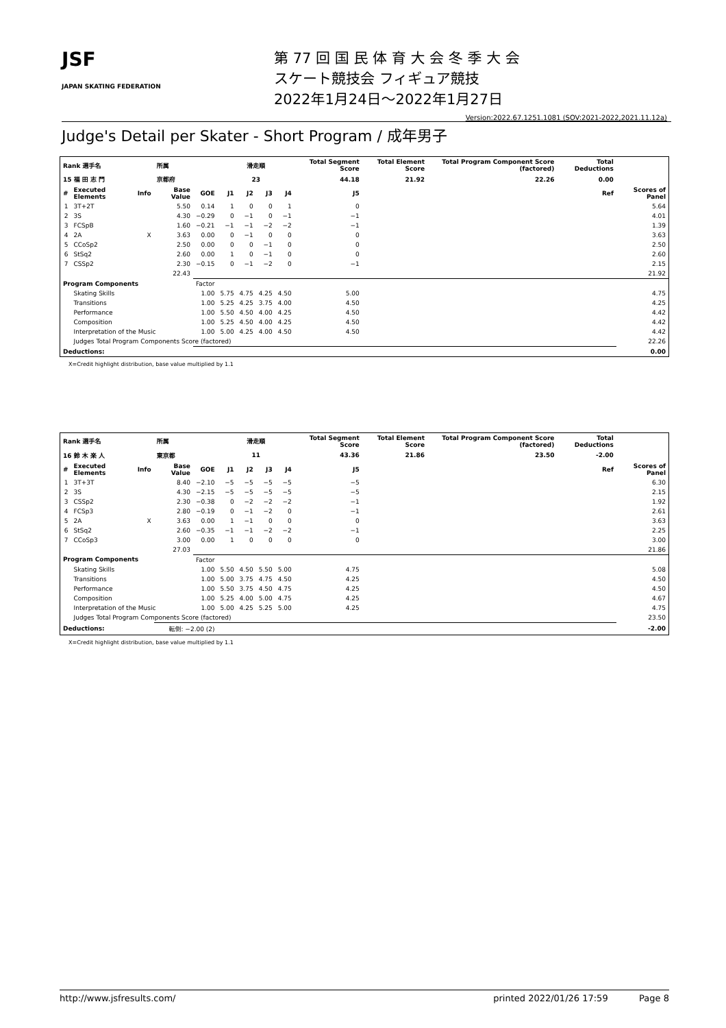JSF
JAPAN SKATING FEDERATION
第 77 回 国 民 体 育 大 会 冬 季 大 会
スケート競技会 フィギュア競技
2022年1月24日～2022年1月27日
Version:2022.67.1251.1081 (SOV:2021-2022,2021.11.12a)
Judge's Detail per Skater - Short Program / 成年男子
| Rank 選手名 | | | 所属 | | 滑走順 | | | | Total Segment Score | Total Element Score | Total Program Component Score (factored) | Total Deductions | | |
| --- | --- | --- | --- | --- | --- | --- | --- | --- | --- | --- | --- | --- | --- | --- |
| 15 福 田 志 門 | | | 京都府 | | 23 | | | | 44.18 | 21.92 | 22.26 | 0.00 | | |
| # | Executed Elements | Info | Base Value | GOE | J1 | J2 | J3 | J4 | J5 | | | | Ref | Scores of Panel |
| 1 | 3T+2T | | 5.50 | 0.14 | 1 | 0 | 0 | 1 | 0 | | | | | 5.64 |
| 2 | 3S | | 4.30 | −0.29 | 0 | −1 | 0 | −1 | −1 | | | | | 4.01 |
| 3 | FCSpB | | 1.60 | −0.21 | −1 | −1 | −2 | −2 | −1 | | | | | 1.39 |
| 4 | 2A | X | 3.63 | 0.00 | 0 | −1 | 0 | 0 | 0 | | | | | 3.63 |
| 5 | CCoSp2 | | 2.50 | 0.00 | 0 | 0 | −1 | 0 | 0 | | | | | 2.50 |
| 6 | StSq2 | | 2.60 | 0.00 | 1 | 0 | −1 | 0 | 0 | | | | | 2.60 |
| 7 | CSSp2 | | 2.30 | −0.15 | 0 | −1 | −2 | 0 | −1 | | | | | 2.15 |
| | | | 22.43 | | | | | | | | | | | 21.92 |
| Program Components | | | | Factor | | | | | | | | | | |
| | Skating Skills | | | 1.00 | 5.75 | 4.75 | 4.25 | 4.50 | 5.00 | | | | | 4.75 |
| | Transitions | | | 1.00 | 5.25 | 4.25 | 3.75 | 4.00 | 4.50 | | | | | 4.25 |
| | Performance | | | 1.00 | 5.50 | 4.50 | 4.00 | 4.25 | 4.50 | | | | | 4.42 |
| | Composition | | | 1.00 | 5.25 | 4.50 | 4.00 | 4.25 | 4.50 | | | | | 4.42 |
| | Interpretation of the Music | | | 1.00 | 5.00 | 4.25 | 4.00 | 4.50 | 4.50 | | | | | 4.42 |
| | Judges Total Program Components Score (factored) | | | | | | | | | | | | | 22.26 |
| Deductions: | | | | | | | | | | | | | | 0.00 |
X=Credit highlight distribution, base value multiplied by 1.1
| Rank 選手名 | | | 所属 | | 滑走順 | | | | Total Segment Score | Total Element Score | Total Program Component Score (factored) | Total Deductions | | |
| --- | --- | --- | --- | --- | --- | --- | --- | --- | --- | --- | --- | --- | --- | --- |
| 16 鈴 木 楽 人 | | | 東京都 | | 11 | | | | 43.36 | 21.86 | 23.50 | -2.00 | | |
| # | Executed Elements | Info | Base Value | GOE | J1 | J2 | J3 | J4 | J5 | | | | Ref | Scores of Panel |
| 1 | 3T+3T | | 8.40 | −2.10 | −5 | −5 | −5 | −5 | −5 | | | | | 6.30 |
| 2 | 3S | | 4.30 | −2.15 | −5 | −5 | −5 | −5 | −5 | | | | | 2.15 |
| 3 | CSSp2 | | 2.30 | −0.38 | 0 | −2 | −2 | −2 | −1 | | | | | 1.92 |
| 4 | FCSp3 | | 2.80 | −0.19 | 0 | −1 | −2 | 0 | −1 | | | | | 2.61 |
| 5 | 2A | X | 3.63 | 0.00 | 1 | −1 | 0 | 0 | 0 | | | | | 3.63 |
| 6 | StSq2 | | 2.60 | −0.35 | −1 | −1 | −2 | −2 | −1 | | | | | 2.25 |
| 7 | CCoSp3 | | 3.00 | 0.00 | 1 | 0 | 0 | 0 | 0 | | | | | 3.00 |
| | | | 27.03 | | | | | | | | | | | 21.86 |
| Program Components | | | | Factor | | | | | | | | | | |
| | Skating Skills | | | 1.00 | 5.50 | 4.50 | 5.50 | 5.00 | 4.75 | | | | | 5.08 |
| | Transitions | | | 1.00 | 5.00 | 3.75 | 4.75 | 4.50 | 4.25 | | | | | 4.50 |
| | Performance | | | 1.00 | 5.50 | 3.75 | 4.50 | 4.75 | 4.25 | | | | | 4.50 |
| | Composition | | | 1.00 | 5.25 | 4.00 | 5.00 | 4.75 | 4.25 | | | | | 4.67 |
| | Interpretation of the Music | | | 1.00 | 5.00 | 4.25 | 5.25 | 5.00 | 4.25 | | | | | 4.75 |
| | Judges Total Program Components Score (factored) | | | | | | | | | | | | | 23.50 |
| Deductions: | | | 転倒: −2.00 (2) | | | | | | | | | | | -2.00 |
X=Credit highlight distribution, base value multiplied by 1.1
http://www.jsfresults.com/ printed 2022/01/26 17:59 Page 8